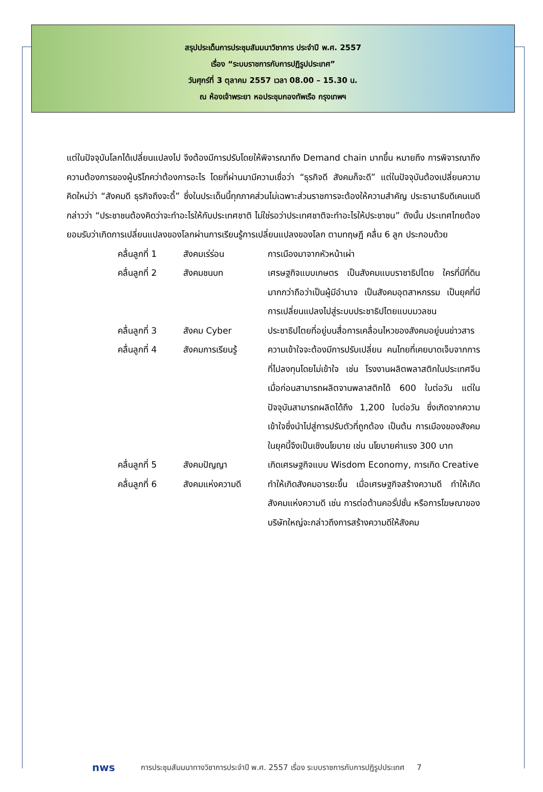สรุปประเด็นการประชุมสัมมนาวิชาการ ประจำปี พ.ศ. 2557
เรื่อง “ระบบราชการกับการปฏิรูปประเทศ”
วันศุกร์ที่ 3 ตุลาคม 2557 เวลา 08.00 – 15.30 น.
ณ ห้องเจ้าพระยา หอประชุมกองทัพเรือ กรุงเทพฯ
แต่ในปัจจุบันโลกได้เปลี่ยนแปลงไป จึงต้องมีการปรับโดยให้พิจารณาถึง Demand chain มากขึ้น หมายถึง การพิจารณาถึงความต้องการของผู้บริโภคว่าต้องการอะไร โดยที่ผ่านมามีความเชื่อว่า “ธุรกิจดี สังคมก็จะดี” แต่ในปัจจุบันต้องเปลี่ยนความคิดใหม่ว่า “สังคมดี ธุรกิจถึงจะดี้” ซึ่งในประเด็นนี้ทุกภาคส่วนไม่เฉพาะส่วนราชการจะต้องให้ความสำคัญ ประธานาธิบดีเคนเนดี กล่าวว่า “ประชาชนต้องคิดว่าจะทำอะไรให้กับประเทศชาติ ไม่ใช่รอว่าประเทศชาติจะทำอะไรให้ประชาชน” ดังนั้น ประเทศไทยต้องยอมรับว่าเกิดการเปลี่ยนแปลงของโลกผ่านการเรียนรู้การเปลี่ยนแปลงของโลก ตามทฤษฎี คลื่น 6 ลูก ประกอบด้วย
| คลื่นลูกที่ 1 | สังคมเร่ร่อน | การเมืองมาจากหัวหน้าเผ่า |
| คลื่นลูกที่ 2 | สังคมชนบท | เศรษฐกิจแบบเกษตร เป็นสังคมแบบราชาธิปไตย ใครที่มีที่ดินมากกว่าถือว่าเป็นผู้มีอำนาจ เป็นสังคมอุตสาหกรรม เป็นยุคที่มีการเปลี่ยนแปลงไปสู่ระบบประชาธิปไตยแบบมวลชน |
| คลื่นลูกที่ 3 | สังคม Cyber | ประชาธิปไตยที่อยู่บนสื่อการเคลื่อนไหวของสังคมอยู่บนข่าวสาร |
| คลื่นลูกที่ 4 | สังคมการเรียนรู้ | ความเข้าใจจะต้องมีการปรับเปลี่ยน คนไทยที่เคยบาดเจ็บจากการที่ไปลงทุนโดยไม่เข้าใจ เช่น โรงงานผลิตพลาสติกในประเทศจีนเมื่อก่อนสามารถผลิตจานพลาสติกได้ 600 ใบต่อวัน แต่ในปัจจุบันสามารถผลิตได้ถึง 1,200 ใบต่อวัน ซึ่งเกิดจากความเข้าใจซึ่งนำไปสู่การปรับตัวที่ถูกต้อง เป็นต้น การเมืองของสังคมในยุคนี้จึงเป็นเชิงนโยบาย เช่น นโยบายค่าแรง 300 บาท |
| คลื่นลูกที่ 5 | สังคมปัญญา | เกิดเศรษฐกิจแบบ Wisdom Economy, การเกิด Creative |
| คลื่นลูกที่ 6 | สังคมแห่งความดี | ทำให้เกิดสังคมอารยะขึ้น เมื่อเศรษฐกิจสร้างความดี ทำให้เกิดสังคมแห่งความดี เช่น การต่อต้านคอรั่ปชั่น หรือการโฆษณาของบริษัทใหญ่จะกล่าวถึงการสร้างความดีให้สังคม |
nws การประชุมสัมมนาทางวิชาการประจำปี พ.ศ. 2557 เรื่อง ระบบราชการกับการปฏิรูปประเทศ 7